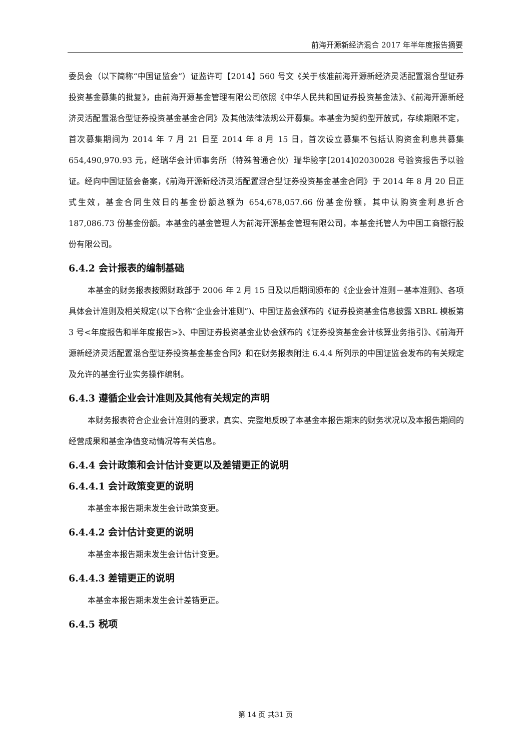前海开源新经济混合 2017 年半年度报告摘要
委员会（以下简称“中国证监会”）证监许可【2014】560 号文《关于核准前海开源新经济灵活配置混合型证券投资基金募集的批复》，由前海开源基金管理有限公司依照《中华人民共和国证券投资基金法》、《前海开源新经济灵活配置混合型证券投资基金基金合同》及其他法律法规公开募集。本基金为契约型开放式，存续期限不定，首次募集期间为 2014 年 7 月 21 日至 2014 年 8 月 15 日，首次设立募集不包括认购资金利息共募集 654,490,970.93 元，经瑞华会计师事务所（特殊普通合伙）瑞华验字[2014]02030028 号验资报告予以验证。经向中国证监会备案，《前海开源新经济灵活配置混合型证券投资基金基金合同》于 2014 年 8 月 20 日正式生效，基金合同生效日的基金份额总额为 654,678,057.66 份基金份额，其中认购资金利息折合 187,086.73 份基金份额。本基金的基金管理人为前海开源基金管理有限公司，本基金托管人为中国工商银行股份有限公司。
6.4.2 会计报表的编制基础
本基金的财务报表按照财政部于 2006 年 2 月 15 日及以后期间颁布的《企业会计准则－基本准则》、各项具体会计准则及相关规定(以下合称“企业会计准则”)、中国证监会颁布的《证券投资基金信息披露 XBRL 模板第 3 号<年度报告和半年度报告>》、中国证券投资基金业协会颁布的《证券投资基金会计核算业务指引》、《前海开源新经济灵活配置混合型证券投资基金基金合同》和在财务报表附注 6.4.4 所列示的中国证监会发布的有关规定及允许的基金行业实务操作编制。
6.4.3 遵循企业会计准则及其他有关规定的声明
本财务报表符合企业会计准则的要求，真实、完整地反映了本基金本报告期末的财务状况以及本报告期间的经营成果和基金净值变动情况等有关信息。
6.4.4 会计政策和会计估计变更以及差错更正的说明
6.4.4.1 会计政策变更的说明
本基金本报告期未发生会计政策变更。
6.4.4.2 会计估计变更的说明
本基金本报告期未发生会计估计变更。
6.4.4.3 差错更正的说明
本基金本报告期未发生会计差错更正。
6.4.5 税项
第 14 页 共31 页